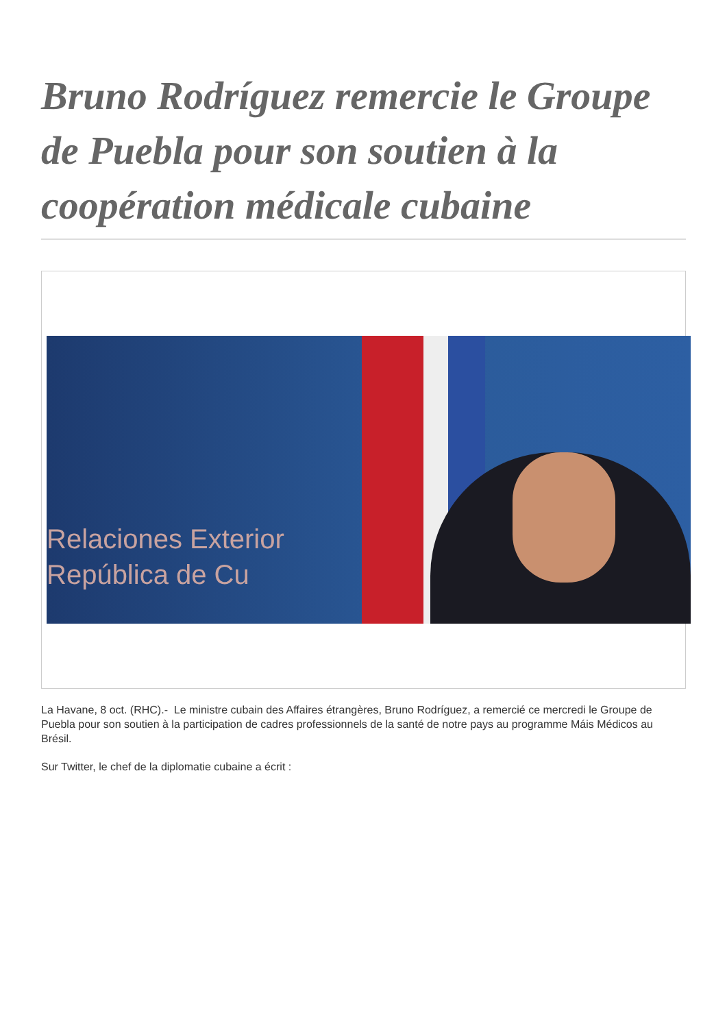Bruno Rodríguez remercie le Groupe de Puebla pour son soutien à la coopération médicale cubaine
Relaciones Exterior
República de Cu
La Havane, 8 oct. (RHC).- Le ministre cubain des Affaires étrangères, Bruno Rodríguez, a remercié ce mercredi le Groupe de Puebla pour son soutien à la participation de cadres professionnels de la santé de notre pays au programme Máis Médicos au Brésil.
Sur Twitter, le chef de la diplomatie cubaine a écrit :